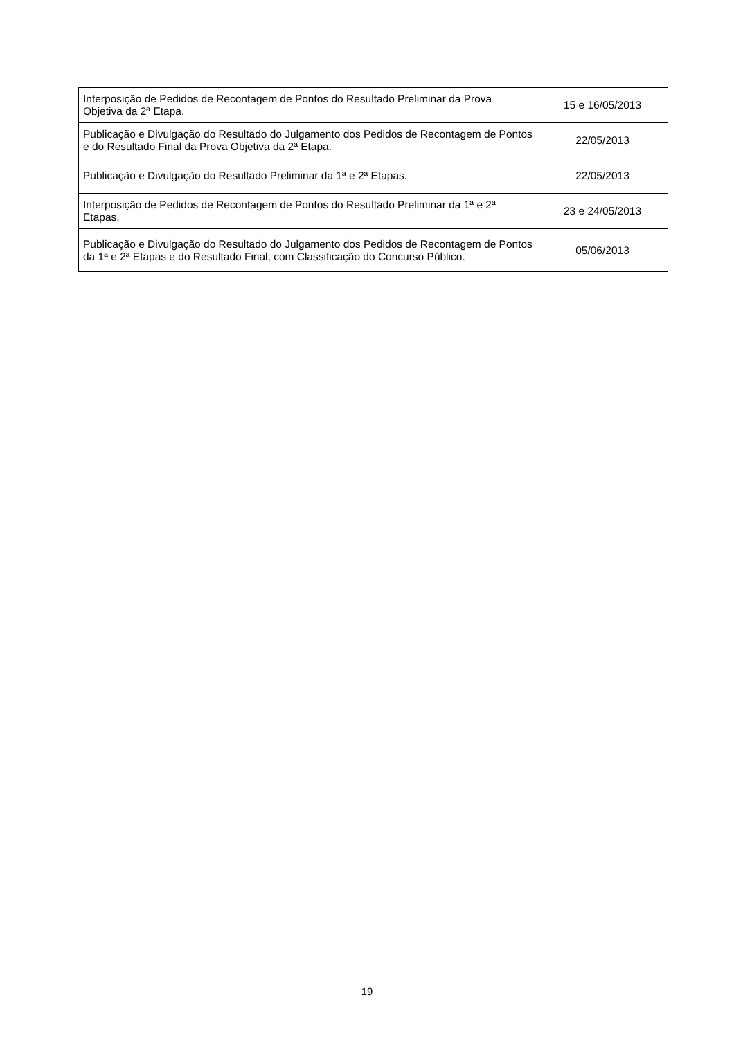| Interposição de Pedidos de Recontagem de Pontos do Resultado Preliminar da Prova Objetiva da 2ª Etapa. | 15 e 16/05/2013 |
| Publicação e Divulgação do Resultado do Julgamento dos Pedidos de Recontagem de Pontos e do Resultado Final da Prova Objetiva da 2ª Etapa. | 22/05/2013 |
| Publicação e Divulgação do Resultado Preliminar da 1ª e 2ª Etapas. | 22/05/2013 |
| Interposição de Pedidos de Recontagem de Pontos do Resultado Preliminar da 1ª e 2ª Etapas. | 23 e 24/05/2013 |
| Publicação e Divulgação do Resultado do Julgamento dos Pedidos de Recontagem de Pontos da 1ª e 2ª Etapas e do Resultado Final, com Classificação do Concurso Público. | 05/06/2013 |
19